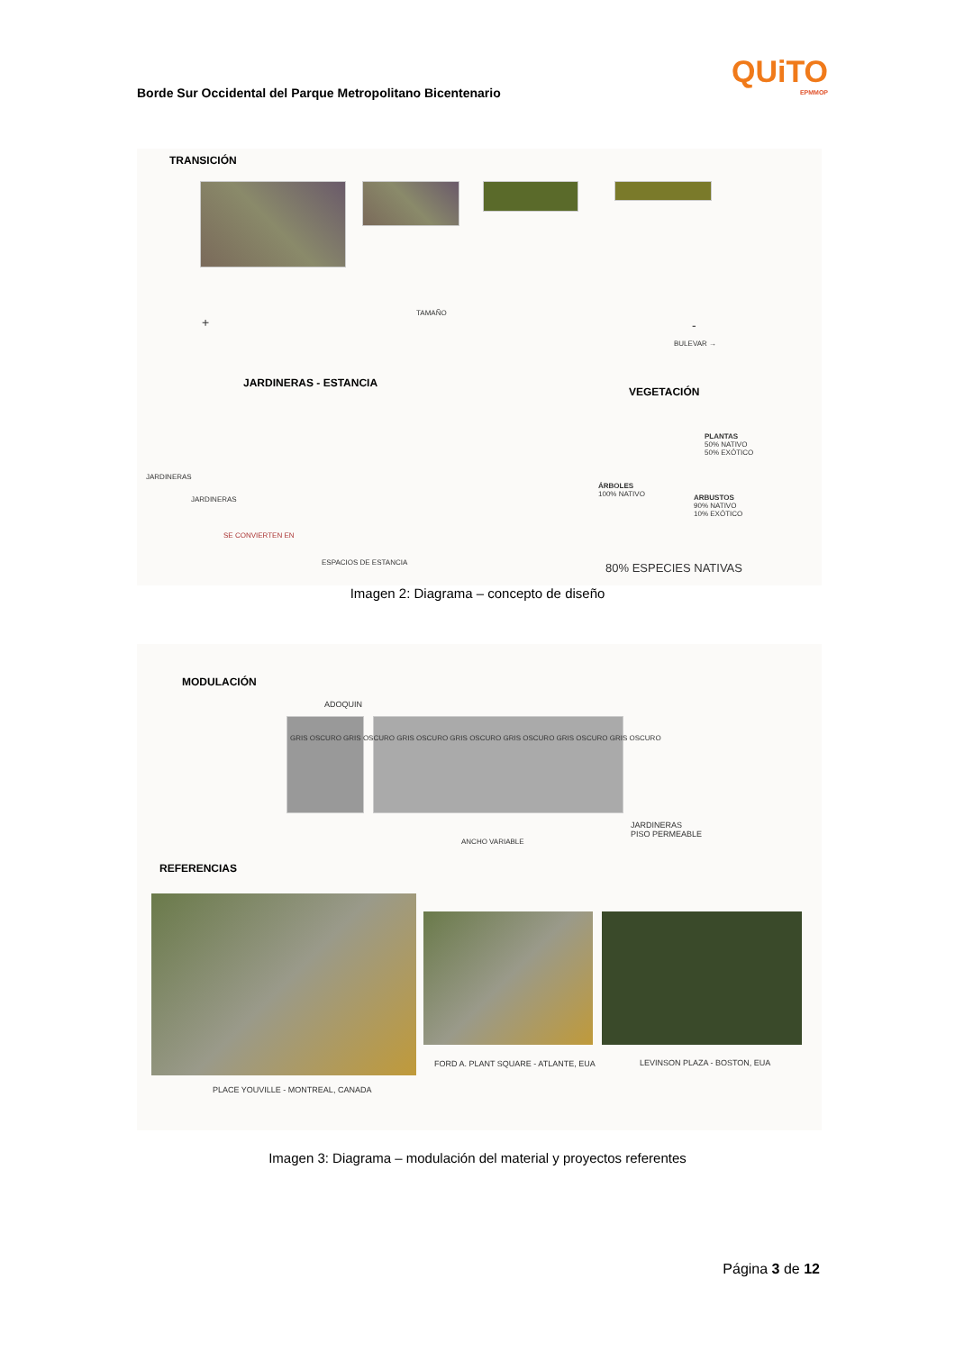Borde Sur Occidental del Parque Metropolitano Bicentenario
QUiTO
EPMMOP
TRANSICIÓN
TAMAÑO
+ -
BULEVAR →
JARDINERAS - ESTANCIA
VEGETACIÓN
PLANTAS
50% NATIVO
50% EXÓTICO
ÁRBOLES
100% NATIVO
ARBUSTOS
90% NATIVO
10% EXÓTICO
JARDINERAS
JARDINERAS
SE CONVIERTEN EN
ESPACIOS DE ESTANCIA 80% ESPECIES NATIVAS
Imagen 2: Diagrama – concepto de diseño
MODULACIÓN
ADOQUIN
GRIS OSCURO GRIS OSCURO GRIS OSCURO GRIS OSCURO GRIS OSCURO GRIS OSCURO GRIS OSCURO
ANCHO VARIABLE
JARDINERAS
PISO PERMEABLE
REFERENCIAS
PLACE YOUVILLE - MONTREAL, CANADA
FORD A. PLANT SQUARE - ATLANTE, EUA
LEVINSON PLAZA - BOSTON, EUA
Imagen 3: Diagrama – modulación del material y proyectos referentes
Página 3 de 12